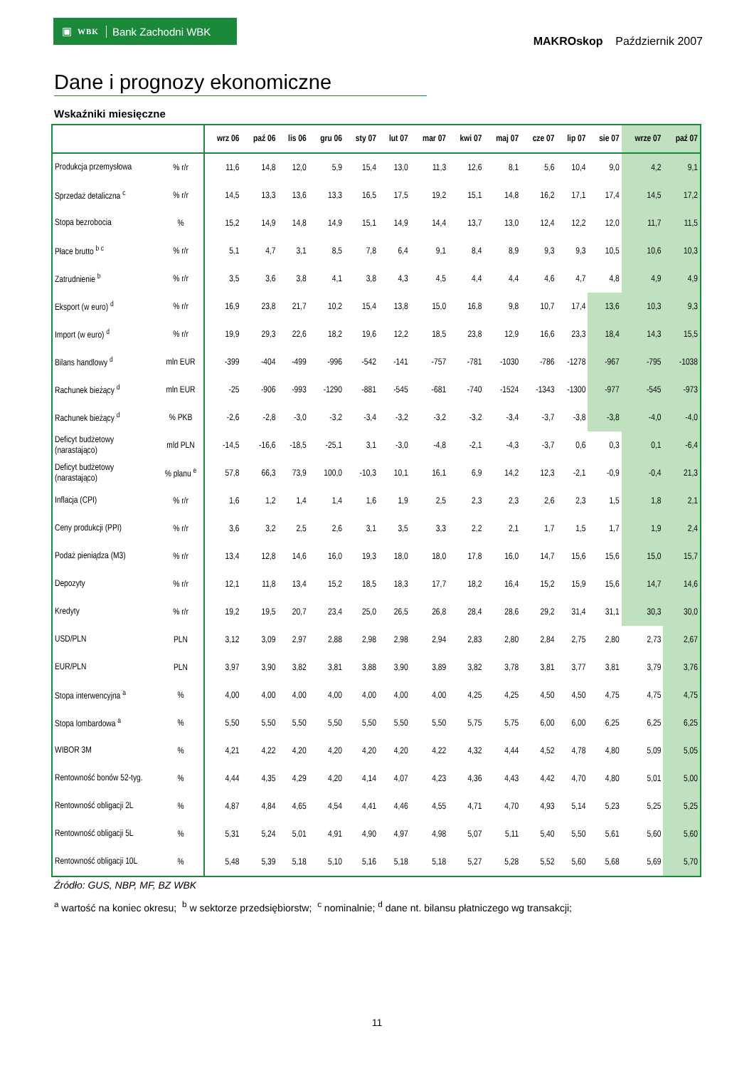▣ WBK Bank Zachodni WBK
MAKROskop Październik 2007
Dane i prognozy ekonomiczne
Wskaźniki miesięczne
| | | wrz 06 | paź 06 | lis 06 | gru 06 | sty 07 | lut 07 | mar 07 | kwi 07 | maj 07 | cze 07 | lip 07 | sie 07 | wrze 07 | paź 07 |
| --- | --- | --- | --- | --- | --- | --- | --- | --- | --- | --- | --- | --- | --- | --- | --- |
| Produkcja przemysłowa | % r/r | 11,6 | 14,8 | 12,0 | 5,9 | 15,4 | 13,0 | 11,3 | 12,6 | 8,1 | 5,6 | 10,4 | 9,0 | 4,2 | 9,1 |
| Sprzedaż detaliczna <sup>c</sup> | % r/r | 14,5 | 13,3 | 13,6 | 13,3 | 16,5 | 17,5 | 19,2 | 15,1 | 14,8 | 16,2 | 17,1 | 17,4 | 14,5 | 17,2 |
| Stopa bezrobocia | % | 15,2 | 14,9 | 14,8 | 14,9 | 15,1 | 14,9 | 14,4 | 13,7 | 13,0 | 12,4 | 12,2 | 12,0 | 11,7 | 11,5 |
| Płace brutto <sup>b c</sup> | % r/r | 5,1 | 4,7 | 3,1 | 8,5 | 7,8 | 6,4 | 9,1 | 8,4 | 8,9 | 9,3 | 9,3 | 10,5 | 10,6 | 10,3 |
| Zatrudnienie <sup>b</sup> | % r/r | 3,5 | 3,6 | 3,8 | 4,1 | 3,8 | 4,3 | 4,5 | 4,4 | 4,4 | 4,6 | 4,7 | 4,8 | 4,9 | 4,9 |
| Eksport (w euro) <sup>d</sup> | % r/r | 16,9 | 23,8 | 21,7 | 10,2 | 15,4 | 13,8 | 15,0 | 16,8 | 9,8 | 10,7 | 17,4 | 13,6 | 10,3 | 9,3 |
| Import (w euro) <sup>d</sup> | % r/r | 19,9 | 29,3 | 22,6 | 18,2 | 19,6 | 12,2 | 18,5 | 23,8 | 12,9 | 16,6 | 23,3 | 18,4 | 14,3 | 15,5 |
| Bilans handlowy <sup>d</sup> | mln EUR | -399 | -404 | -499 | -996 | -542 | -141 | -757 | -781 | -1030 | -786 | -1278 | -967 | -795 | -1038 |
| Rachunek bieżący <sup>d</sup> | mln EUR | -25 | -906 | -993 | -1290 | -881 | -545 | -681 | -740 | -1524 | -1343 | -1300 | -977 | -545 | -973 |
| Rachunek bieżący <sup>d</sup> | % PKB | -2,6 | -2,8 | -3,0 | -3,2 | -3,4 | -3,2 | -3,2 | -3,2 | -3,4 | -3,7 | -3,8 | -3,8 | -4,0 | -4,0 |
| Deficyt budżetowy (narastająco) | mld PLN | -14,5 | -16,6 | -18,5 | -25,1 | 3,1 | -3,0 | -4,8 | -2,1 | -4,3 | -3,7 | 0,6 | 0,3 | 0,1 | -6,4 |
| Deficyt budżetowy (narastająco) | % planu <sup>e</sup> | 57,8 | 66,3 | 73,9 | 100,0 | -10,3 | 10,1 | 16,1 | 6,9 | 14,2 | 12,3 | -2,1 | -0,9 | -0,4 | 21,3 |
| Inflacja (CPI) | % r/r | 1,6 | 1,2 | 1,4 | 1,4 | 1,6 | 1,9 | 2,5 | 2,3 | 2,3 | 2,6 | 2,3 | 1,5 | 1,8 | 2,1 |
| Ceny produkcji (PPI) | % r/r | 3,6 | 3,2 | 2,5 | 2,6 | 3,1 | 3,5 | 3,3 | 2,2 | 2,1 | 1,7 | 1,5 | 1,7 | 1,9 | 2,4 |
| Podaż pieniądza (M3) | % r/r | 13,4 | 12,8 | 14,6 | 16,0 | 19,3 | 18,0 | 18,0 | 17,8 | 16,0 | 14,7 | 15,6 | 15,6 | 15,0 | 15,7 |
| Depozyty | % r/r | 12,1 | 11,8 | 13,4 | 15,2 | 18,5 | 18,3 | 17,7 | 18,2 | 16,4 | 15,2 | 15,9 | 15,6 | 14,7 | 14,6 |
| Kredyty | % r/r | 19,2 | 19,5 | 20,7 | 23,4 | 25,0 | 26,5 | 26,8 | 28,4 | 28,6 | 29,2 | 31,4 | 31,1 | 30,3 | 30,0 |
| USD/PLN | PLN | 3,12 | 3,09 | 2,97 | 2,88 | 2,98 | 2,98 | 2,94 | 2,83 | 2,80 | 2,84 | 2,75 | 2,80 | 2,73 | 2,67 |
| EUR/PLN | PLN | 3,97 | 3,90 | 3,82 | 3,81 | 3,88 | 3,90 | 3,89 | 3,82 | 3,78 | 3,81 | 3,77 | 3,81 | 3,79 | 3,76 |
| Stopa interwencyjna <sup>a</sup> | % | 4,00 | 4,00 | 4,00 | 4,00 | 4,00 | 4,00 | 4,00 | 4,25 | 4,25 | 4,50 | 4,50 | 4,75 | 4,75 | 4,75 |
| Stopa lombardowa <sup>a</sup> | % | 5,50 | 5,50 | 5,50 | 5,50 | 5,50 | 5,50 | 5,50 | 5,75 | 5,75 | 6,00 | 6,00 | 6,25 | 6,25 | 6,25 |
| WIBOR 3M | % | 4,21 | 4,22 | 4,20 | 4,20 | 4,20 | 4,20 | 4,22 | 4,32 | 4,44 | 4,52 | 4,78 | 4,80 | 5,09 | 5,05 |
| Rentowność bonów 52-tyg. | % | 4,44 | 4,35 | 4,29 | 4,20 | 4,14 | 4,07 | 4,23 | 4,36 | 4,43 | 4,42 | 4,70 | 4,80 | 5,01 | 5,00 |
| Rentowność obligacji 2L | % | 4,87 | 4,84 | 4,65 | 4,54 | 4,41 | 4,46 | 4,55 | 4,71 | 4,70 | 4,93 | 5,14 | 5,23 | 5,25 | 5,25 |
| Rentowność obligacji 5L | % | 5,31 | 5,24 | 5,01 | 4,91 | 4,90 | 4,97 | 4,98 | 5,07 | 5,11 | 5,40 | 5,50 | 5,61 | 5,60 | 5,60 |
| Rentowność obligacji 10L | % | 5,48 | 5,39 | 5,18 | 5,10 | 5,16 | 5,18 | 5,18 | 5,27 | 5,28 | 5,52 | 5,60 | 5,68 | 5,69 | 5,70 |
Źródło: GUS, NBP, MF, BZ WBK
<sup>a</sup> wartość na koniec okresu; <sup>b</sup> w sektorze przedsiębiorstw; <sup>c</sup> nominalnie; <sup>d</sup> dane nt. bilansu płatniczego wg transakcji;
11